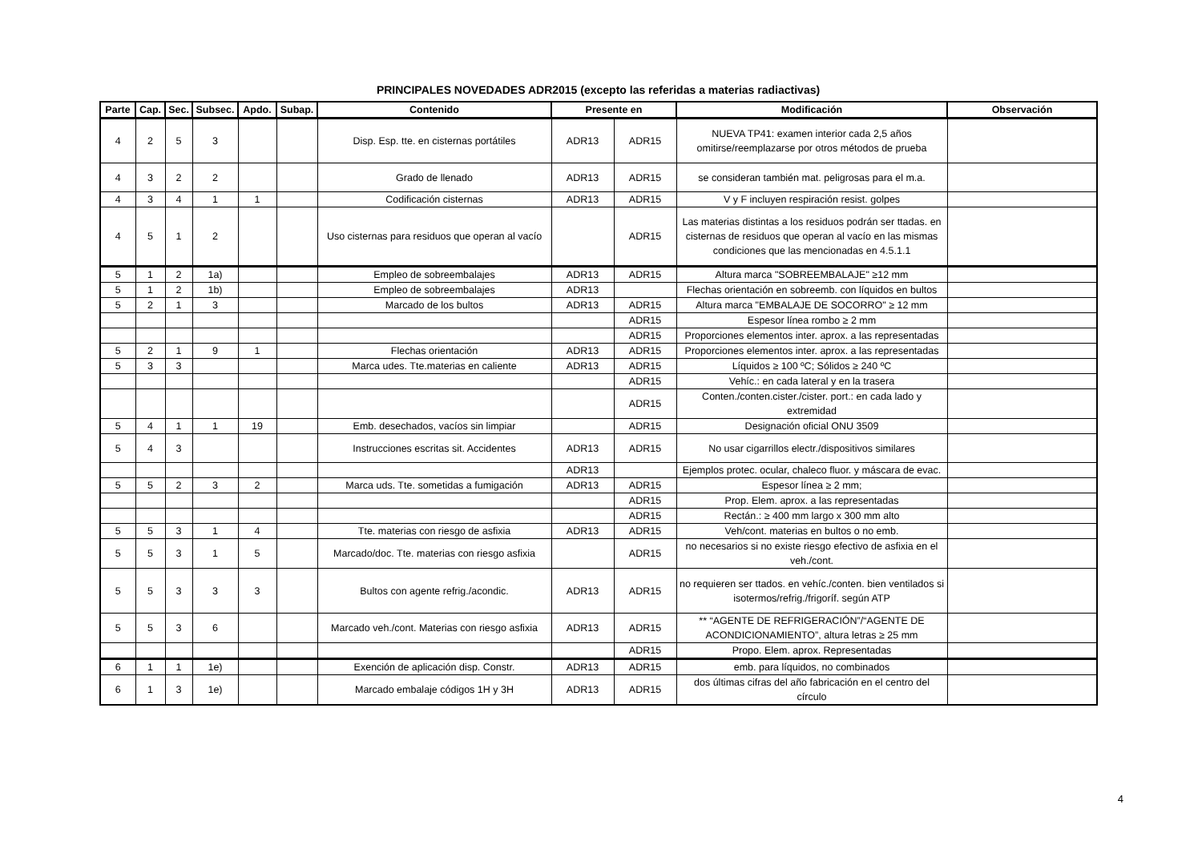PRINCIPALES NOVEDADES ADR2015 (excepto las referidas a materias radiactivas)
| Parte | Cap. | Sec. | Subsec. | Apdo. | Subap. | Contenido | Presente en | | Modificación | Observación |
| --- | --- | --- | --- | --- | --- | --- | --- | --- | --- | --- |
| 4 | 2 | 5 | 3 | | | Disp. Esp. tte. en cisternas portátiles | ADR13 | ADR15 | NUEVA TP41: examen interior cada 2,5 años omitirse/reemplazarse por otros métodos de prueba | |
| 4 | 3 | 2 | 2 | | | Grado de llenado | ADR13 | ADR15 | se consideran también mat. peligrosas para el m.a. | |
| 4 | 3 | 4 | 1 | 1 | | Codificación cisternas | ADR13 | ADR15 | V y F incluyen respiración resist. golpes | |
| 4 | 5 | 1 | 2 | | | Uso cisternas para residuos que operan al vacío | | ADR15 | Las materias distintas a los residuos podrán ser ttadas. en cisternas de residuos que operan al vacío en las mismas condiciones que las mencionadas en 4.5.1.1 | |
| 5 | 1 | 2 | 1a) | | | Empleo de sobreembalajes | ADR13 | ADR15 | Altura marca "SOBREEMBALAJE" ≥12 mm | |
| 5 | 1 | 2 | 1b) | | | Empleo de sobreembalajes | ADR13 | | Flechas orientación en sobreemb. con líquidos en bultos | |
| 5 | 2 | 1 | 3 | | | Marcado de los bultos | ADR13 | ADR15 | Altura marca "EMBALAJE DE SOCORRO" ≥ 12 mm | |
| | | | | | | | | ADR15 | Espesor línea rombo ≥ 2 mm | |
| | | | | | | | | ADR15 | Proporciones elementos inter. aprox. a las representadas | |
| 5 | 2 | 1 | 9 | 1 | | Flechas orientación | ADR13 | ADR15 | Proporciones elementos inter. aprox. a las representadas | |
| 5 | 3 | 3 | | | | Marca udes. Tte.materias en caliente | ADR13 | ADR15 | Líquidos ≥ 100 ºC; Sólidos ≥ 240 ºC | |
| | | | | | | | | ADR15 | Vehíc.: en cada lateral y en la trasera | |
| | | | | | | | | ADR15 | Conten./conten.cister./cister. port.: en cada lado y extremidad | |
| 5 | 4 | 1 | 1 | 19 | | Emb. desechados, vacíos sin limpiar | | ADR15 | Designación oficial ONU 3509 | |
| 5 | 4 | 3 | | | | Instrucciones escritas sit. Accidentes | ADR13 | ADR15 | No usar cigarrillos electr./dispositivos similares | |
| | | | | | | | ADR13 | | Ejemplos protec. ocular, chaleco fluor. y máscara de evac. | |
| 5 | 5 | 2 | 3 | 2 | | Marca uds. Tte. sometidas a fumigación | ADR13 | ADR15 | Espesor línea ≥ 2 mm; | |
| | | | | | | | | ADR15 | Prop. Elem. aprox. a las representadas | |
| | | | | | | | | ADR15 | Rectán.: ≥ 400 mm largo x 300 mm alto | |
| 5 | 5 | 3 | 1 | 4 | | Tte. materias con riesgo de asfixia | ADR13 | ADR15 | Veh/cont. materias en bultos o no emb. | |
| 5 | 5 | 3 | 1 | 5 | | Marcado/doc. Tte. materias con riesgo asfixia | | ADR15 | no necesarios si no existe riesgo efectivo de asfixia en el veh./cont. | |
| 5 | 5 | 3 | 3 | 3 | | Bultos con agente refrig./acondic. | ADR13 | ADR15 | no requieren ser ttados. en vehíc./conten. bien ventilados si isotermos/refrig./frigoríf. según ATP | |
| 5 | 5 | 3 | 6 | | | Marcado veh./cont. Materias con riesgo asfixia | ADR13 | ADR15 | ** “AGENTE DE REFRIGERACIÓN”/“AGENTE DE ACONDICIONAMIENTO”, altura letras ≥ 25 mm | |
| | | | | | | | | ADR15 | Propo. Elem. aprox. Representadas | |
| 6 | 1 | 1 | 1e) | | | Exención de aplicación disp. Constr. | ADR13 | ADR15 | emb. para líquidos, no combinados | |
| 6 | 1 | 3 | 1e) | | | Marcado embalaje códigos 1H y 3H | ADR13 | ADR15 | dos últimas cifras del año fabricación en el centro del círculo | |
4